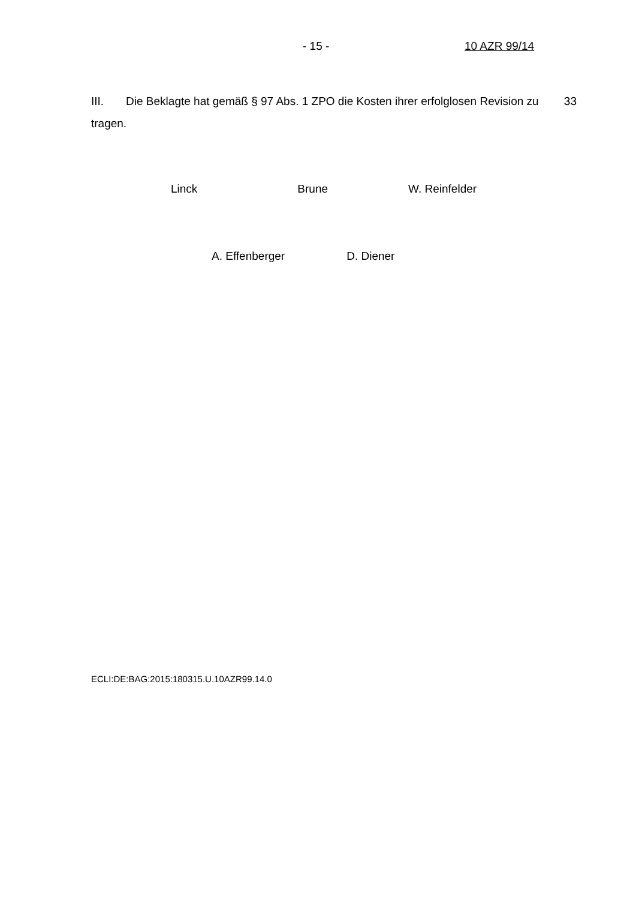- 15 - 10 AZR 99/14
III. Die Beklagte hat gemäß § 97 Abs. 1 ZPO die Kosten ihrer erfolglosen Revision zu tragen.
33
Linck Brune W. Reinfelder
A. Effenberger D. Diener
ECLI:DE:BAG:2015:180315.U.10AZR99.14.0